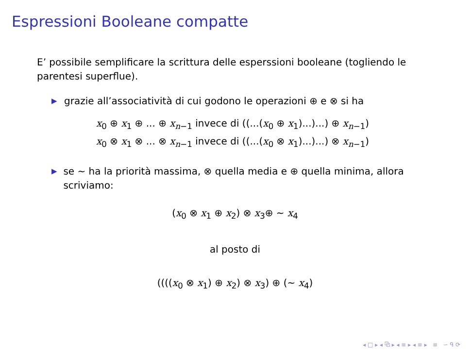Espressioni Booleane compatte
E’ possibile semplificare la scrittura delle esperssioni booleane (togliendo le parentesi superflue).
▶ grazie all’associatività di cui godono le operazioni ⊕ e ⊗ si ha
x<sub>0</sub> ⊕ x<sub>1</sub> ⊕ ... ⊕ x<sub>n−1</sub> invece di ((...(x<sub>0</sub> ⊕ x<sub>1</sub>)...)...) ⊕ x<sub>n−1</sub>)
x<sub>0</sub> ⊗ x<sub>1</sub> ⊗ ... ⊗ x<sub>n−1</sub> invece di ((...(x<sub>0</sub> ⊗ x<sub>1</sub>)...)...) ⊗ x<sub>n−1</sub>)
▶ se ∼ ha la priorità massima, ⊗ quella media e ⊕ quella minima, allora scriviamo:
(x<sub>0</sub> ⊗ x<sub>1</sub> ⊕ x<sub>2</sub>) ⊗ x<sub>3</sub>⊕ ∼ x<sub>4</sub>
al posto di
((((x<sub>0</sub> ⊗ x<sub>1</sub>) ⊕ x<sub>2</sub>) ⊗ x<sub>3</sub>) ⊕ (∼ x<sub>4</sub>)
◂ □ ▸ ◂ ⧉ ▸ ◂ ≡ ▸ ◂ ≡ ▸ ≡ ∽ ᑫ ⟳